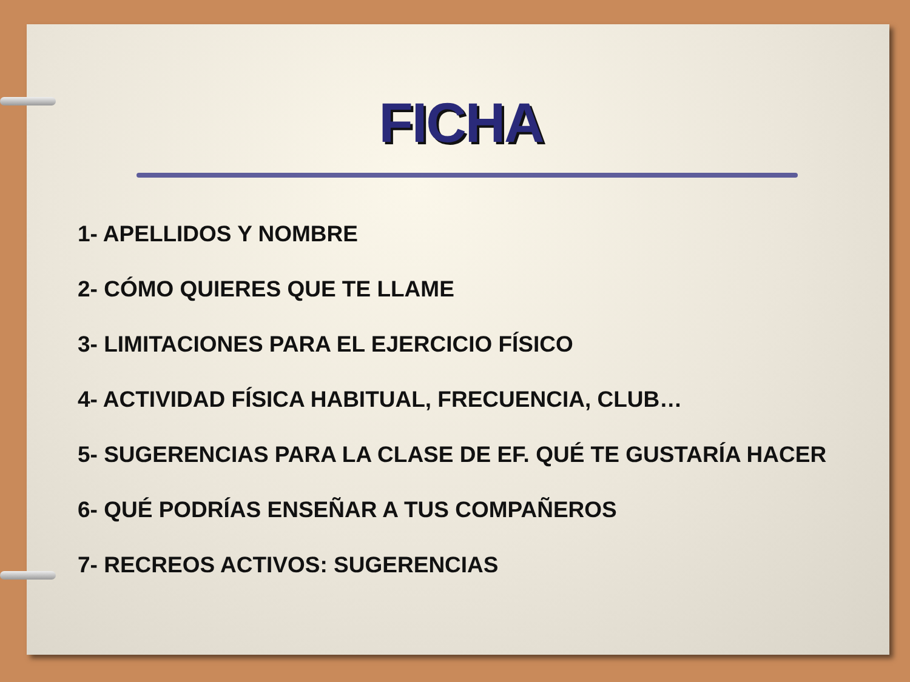FICHA
1- APELLIDOS Y NOMBRE
2- CÓMO QUIERES QUE TE LLAME
3- LIMITACIONES PARA EL EJERCICIO FÍSICO
4- ACTIVIDAD FÍSICA HABITUAL, FRECUENCIA, CLUB…
5- SUGERENCIAS PARA LA CLASE DE EF. QUÉ TE GUSTARÍA HACER
6- QUÉ PODRÍAS ENSEÑAR A TUS COMPAÑEROS
7- RECREOS ACTIVOS: SUGERENCIAS